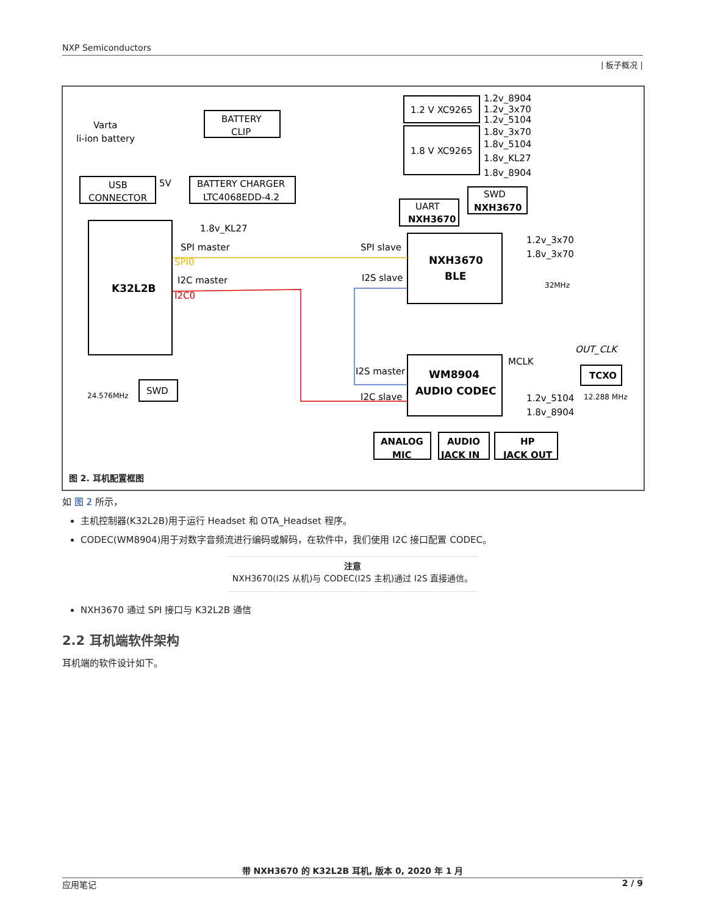NXP Semiconductors
| 板子概况 |
BATTERY
CLIP
Varta
li-ion battery
1.2 V XC9265
1.8 V XC9265
1.2v_8904
1.2v_3x70
1.2v_5104
1.8v_3x70
1.8v_5104
1.8v_KL27
1.8v_8904
USB
CONNECTOR
5V
BATTERY CHARGER
LTC4068EDD-4.2
UART
NXH3670
SWD
NXH3670
1.8v_KL27
SPI master
SPI slave
SPI0
I2C master
I2S slave
I2C0
K32L2B
NXH3670
BLE
1.2v_3x70
1.8v_3x70
32MHz
OUT_CLK
MCLK
TCXO
I2S master
I2C slave
WM8904
AUDIO CODEC
1.2v_5104
12.288 MHz
1.8v_8904
24.576MHz
SWD
ANALOG
MIC
AUDIO
JACK IN
HP
JACK OUT
图 2. 耳机配置框图
如 图 2 所示，
主机控制器(K32L2B)用于运行 Headset 和 OTA_Headset 程序。
CODEC(WM8904)用于对数字音频流进行编码或解码，在软件中，我们使用 I2C 接口配置 CODEC。
注意
NXH3670(I2S 从机)与 CODEC(I2S 主机)通过 I2S 直接通信。
NXH3670 通过 SPI 接口与 K32L2B 通信
2.2 耳机端软件架构
耳机端的软件设计如下。
带 NXH3670 的 K32L2B 耳机, 版本 0, 2020 年 1 月
应用笔记 2 / 9